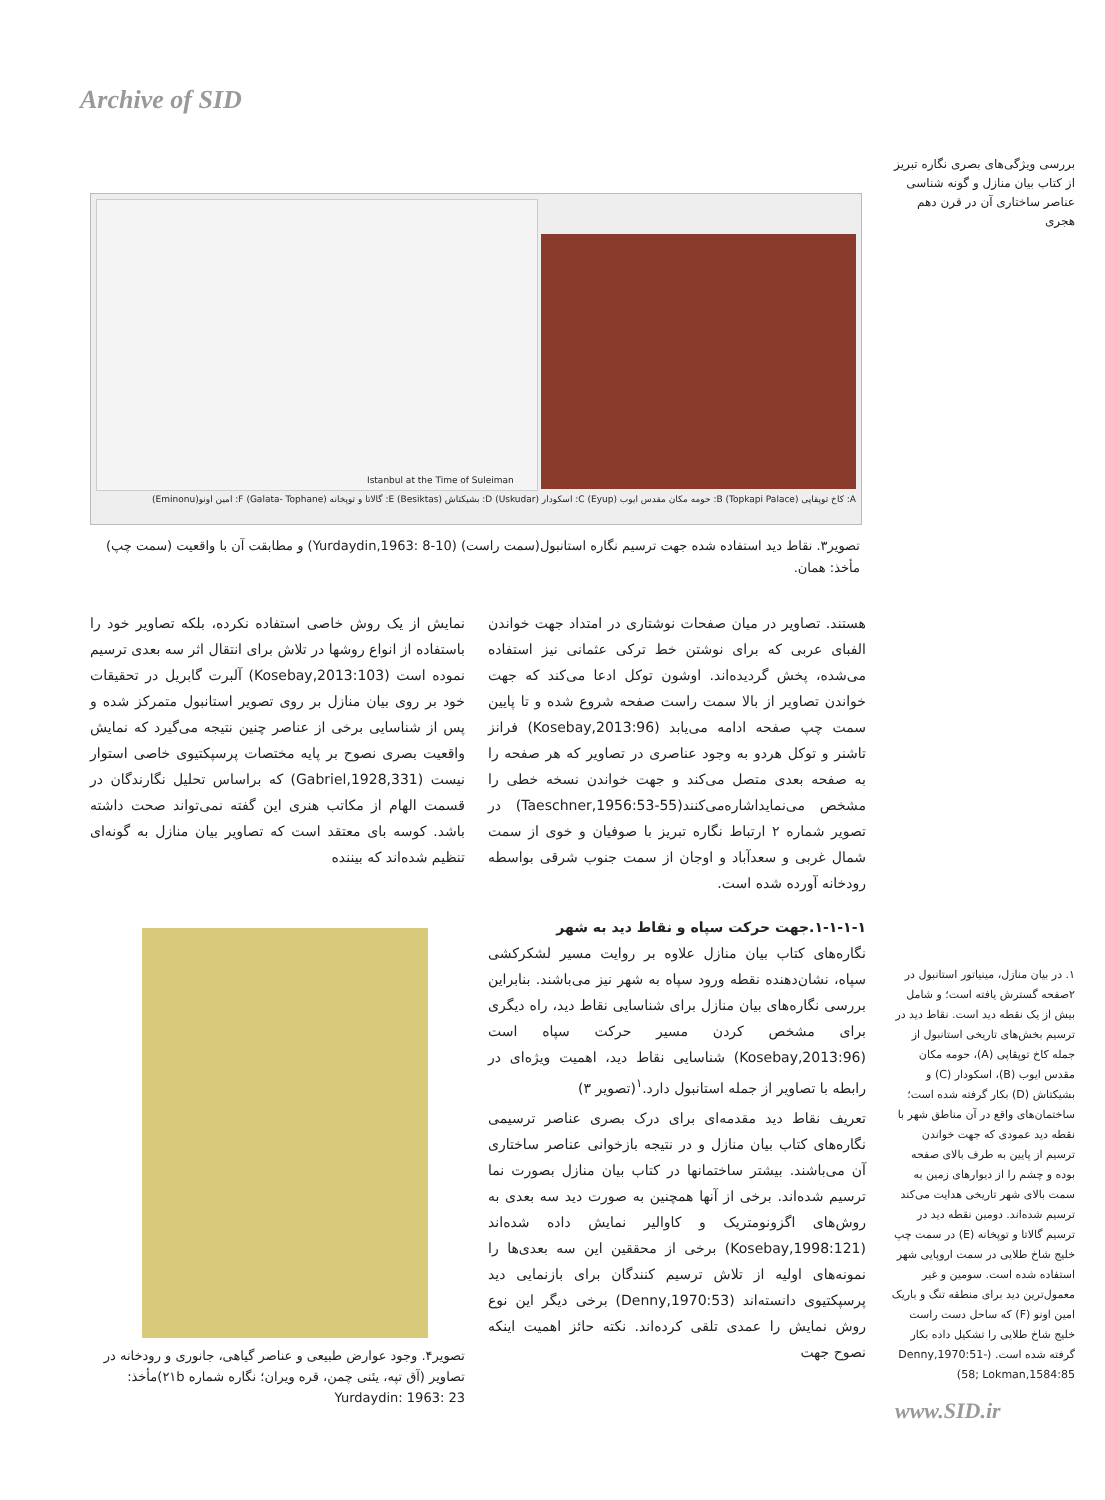Archive of SID
بررسی ویژگی‌های بصری نگاره تبریز از کتاب بیان منازل و گونه شناسی عناصر ساختاری آن در قرن دهم هجری
Istanbul at the Time of Suleiman
A: کاخ توپقاپی (Topkapi Palace) B: حومه مکان مقدس ایوب (Eyup) C: اسکودار (Uskudar) D: بشیکتاش (Besiktas) E: گالاتا و توپخانه (Galata- Tophane) F: امین اونو(Eminonu)
تصویر۳. نقاط دید استفاده شده جهت ترسیم نگاره استانبول(سمت راست) (Yurdaydin,1963: 8-10) و مطابقت آن با واقعیت (سمت چپ) مأخذ: همان.
هستند. تصاویر در میان صفحات نوشتاری در امتداد جهت خواندن الفبای عربی که برای نوشتن خط ترکی عثمانی نیز استفاده می‌شده، پخش گردیده‌اند. اوشون توکل ادعا می‌کند که جهت خواندن تصاویر از بالا سمت راست صفحه شروع شده و تا پایین سمت چپ صفحه ادامه می‌یابد (Kosebay,2013:96) فرانز تاشنر و توکل هردو به وجود عناصری در تصاویر که هر صفحه را به صفحه بعدی متصل می‌کند و جهت خواندن نسخه خطی را مشخص می‌نمایداشاره‌می‌کنند(Taeschner,1956:53-55) در تصویر شماره ۲ ارتباط نگاره تبریز با صوفیان و خوی از سمت شمال غربی و سعدآباد و اوجان از سمت جنوب شرقی بواسطه رودخانه آورده شده است.
۱-۱-۱-۱.جهت حرکت سپاه و نقاط دید به شهر
نگاره‌های کتاب بیان منازل علاوه بر روایت مسیر لشکرکشی سپاه، نشان‌دهنده نقطه ورود سپاه به شهر نیز می‌باشند. بنابراین بررسی نگاره‌های بیان منازل برای شناسایی نقاط دید، راه دیگری برای مشخص کردن مسیر حرکت سپاه است (Kosebay,2013:96) شناسایی نقاط دید، اهمیت ویژه‌ای در رابطه با تصاویر از جمله استانبول دارد.<sup>۱</sup>(تصویر ۳)
تعریف نقاط دید مقدمه‌ای برای درک بصری عناصر ترسیمی نگاره‌های کتاب بیان منازل و در نتیجه بازخوانی عناصر ساختاری آن می‌باشند. بیشتر ساختمانها در کتاب بیان منازل بصورت نما ترسیم شده‌اند. برخی از آنها همچنین به صورت دید سه بعدی به روش‌های اگزونومتریک و کاوالیر نمایش داده شده‌اند (Kosebay,1998:121) برخی از محققین این سه بعدی‌ها را نمونه‌های اولیه از تلاش ترسیم کنندگان برای بازنمایی دید پرسپکتیوی دانسته‌اند (Denny,1970:53) برخی دیگر این نوع روش نمایش را عمدی تلقی کرده‌اند. نکته حائز اهمیت اینکه نصوح جهت
نمایش از یک روش خاصی استفاده نکرده، بلکه تصاویر خود را باستفاده از انواع روشها در تلاش برای انتقال اثر سه بعدی ترسیم نموده است (Kosebay,2013:103) آلبرت گابریل در تحقیقات خود بر روی بیان منازل بر روی تصویر استانبول متمرکز شده و پس از شناسایی برخی از عناصر چنین نتیجه می‌گیرد که نمایش واقعیت بصری نصوح بر پایه مختصات پرسپکتیوی خاصی استوار نیست (Gabriel,1928,331) که براساس تحلیل نگارندگان در قسمت الهام از مکاتب هنری این گفته نمی‌تواند صحت داشته باشد. کوسه بای معتقد است که تصاویر بیان منازل به گونه‌ای تنظیم شده‌اند که بیننده
تصویر۴. وجود عوارض طبیعی و عناصر گیاهی، جانوری و رودخانه در تصاویر (آق تپه، یئنی چمن، قره ویران؛ نگاره شماره ۲۱b)مأخذ: Yurdaydin: 1963: 23
۱. در بیان منازل، مینیاتور استانبول در ۲صفحه گسترش یافته است؛ و شامل بیش از یک نقطه دید است. نقاط دید در ترسیم بخش‌های تاریخی استانبول از جمله کاخ توپقاپی (A)، حومه مکان مقدس ایوب (B)، اسکودار (C) و بشیکتاش (D) بکار گرفته شده است؛ ساختمان‌های واقع در آن مناطق شهر با نقطه دید عمودی که جهت خواندن ترسیم از پایین به طرف بالای صفحه بوده و چشم را از دیوارهای زمین به سمت بالای شهر تاریخی هدایت می‌کند ترسیم شده‌اند. دومین نقطه دید در ترسیم گالاتا و توپخانه (E) در سمت چپ خلیج شاخ طلایی در سمت اروپایی شهر استفاده شده است. سومین و غیر معمول‌ترین دید برای منطقه تنگ و باریک امین اونو (F) که ساحل دست راست خلیج شاخ طلایی را تشکیل داده بکار گرفته شده است. (Denny,1970:51-58; Lokman,1584:85)
www.SID.ir